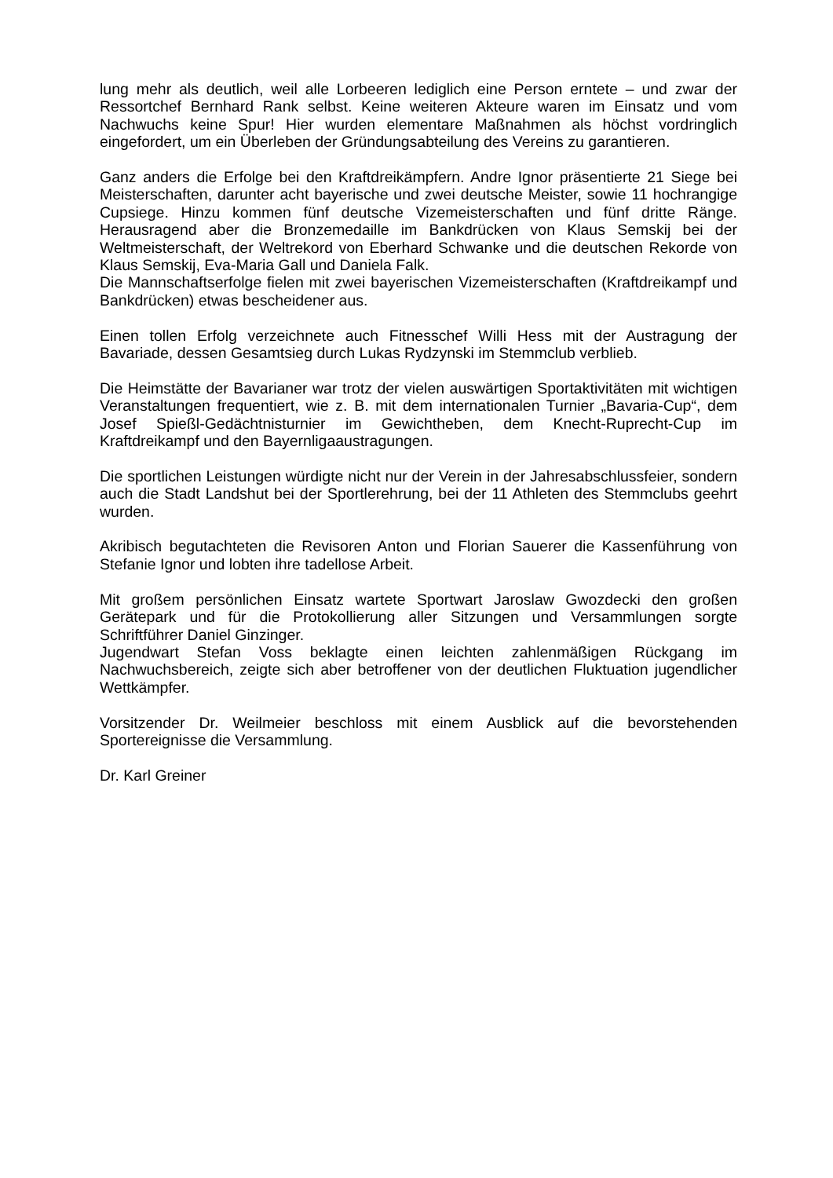lung mehr als deutlich, weil alle Lorbeeren lediglich eine Person erntete – und zwar der Ressortchef Bernhard Rank selbst. Keine weiteren Akteure waren im Einsatz und vom Nachwuchs keine Spur! Hier wurden elementare Maßnahmen als höchst vordringlich eingefordert, um ein Überleben der Gründungsabteilung des Vereins zu garantieren.
Ganz anders die Erfolge bei den Kraftdreikämpfern. Andre Ignor präsentierte 21 Siege bei Meisterschaften, darunter acht bayerische und zwei deutsche Meister, sowie 11 hochrangige Cupsiege. Hinzu kommen fünf deutsche Vizemeisterschaften und fünf dritte Ränge. Herausragend aber die Bronzemedaille im Bankdrücken von Klaus Semskij bei der Weltmeisterschaft, der Weltrekord von Eberhard Schwanke und die deutschen Rekorde von Klaus Semskij, Eva-Maria Gall und Daniela Falk.
Die Mannschaftserfolge fielen mit zwei bayerischen Vizemeisterschaften (Kraftdreikampf und Bankdrücken) etwas bescheidener aus.
Einen tollen Erfolg verzeichnete auch Fitnesschef Willi Hess mit der Austragung der Bavariade, dessen Gesamtsieg durch Lukas Rydzynski im Stemmclub verblieb.
Die Heimstätte der Bavarianer war trotz der vielen auswärtigen Sportaktivitäten mit wichtigen Veranstaltungen frequentiert, wie z. B. mit dem internationalen Turnier „Bavaria-Cup“, dem Josef Spießl-Gedächtnisturnier im Gewichtheben, dem Knecht-Ruprecht-Cup im Kraftdreikampf und den Bayernligaaustragungen.
Die sportlichen Leistungen würdigte nicht nur der Verein in der Jahresabschlussfeier, sondern auch die Stadt Landshut bei der Sportlerehrung, bei der 11 Athleten des Stemmclubs geehrt wurden.
Akribisch begutachteten die Revisoren Anton und Florian Sauerer die Kassenführung von Stefanie Ignor und lobten ihre tadellose Arbeit.
Mit großem persönlichen Einsatz wartete Sportwart Jaroslaw Gwozdecki den großen Gerätepark und für die Protokollierung aller Sitzungen und Versammlungen sorgte Schriftführer Daniel Ginzinger.
Jugendwart Stefan Voss beklagte einen leichten zahlenmäßigen Rückgang im Nachwuchsbereich, zeigte sich aber betroffener von der deutlichen Fluktuation jugendlicher Wettkämpfer.
Vorsitzender Dr. Weilmeier beschloss mit einem Ausblick auf die bevorstehenden Sportereignisse die Versammlung.
Dr. Karl Greiner